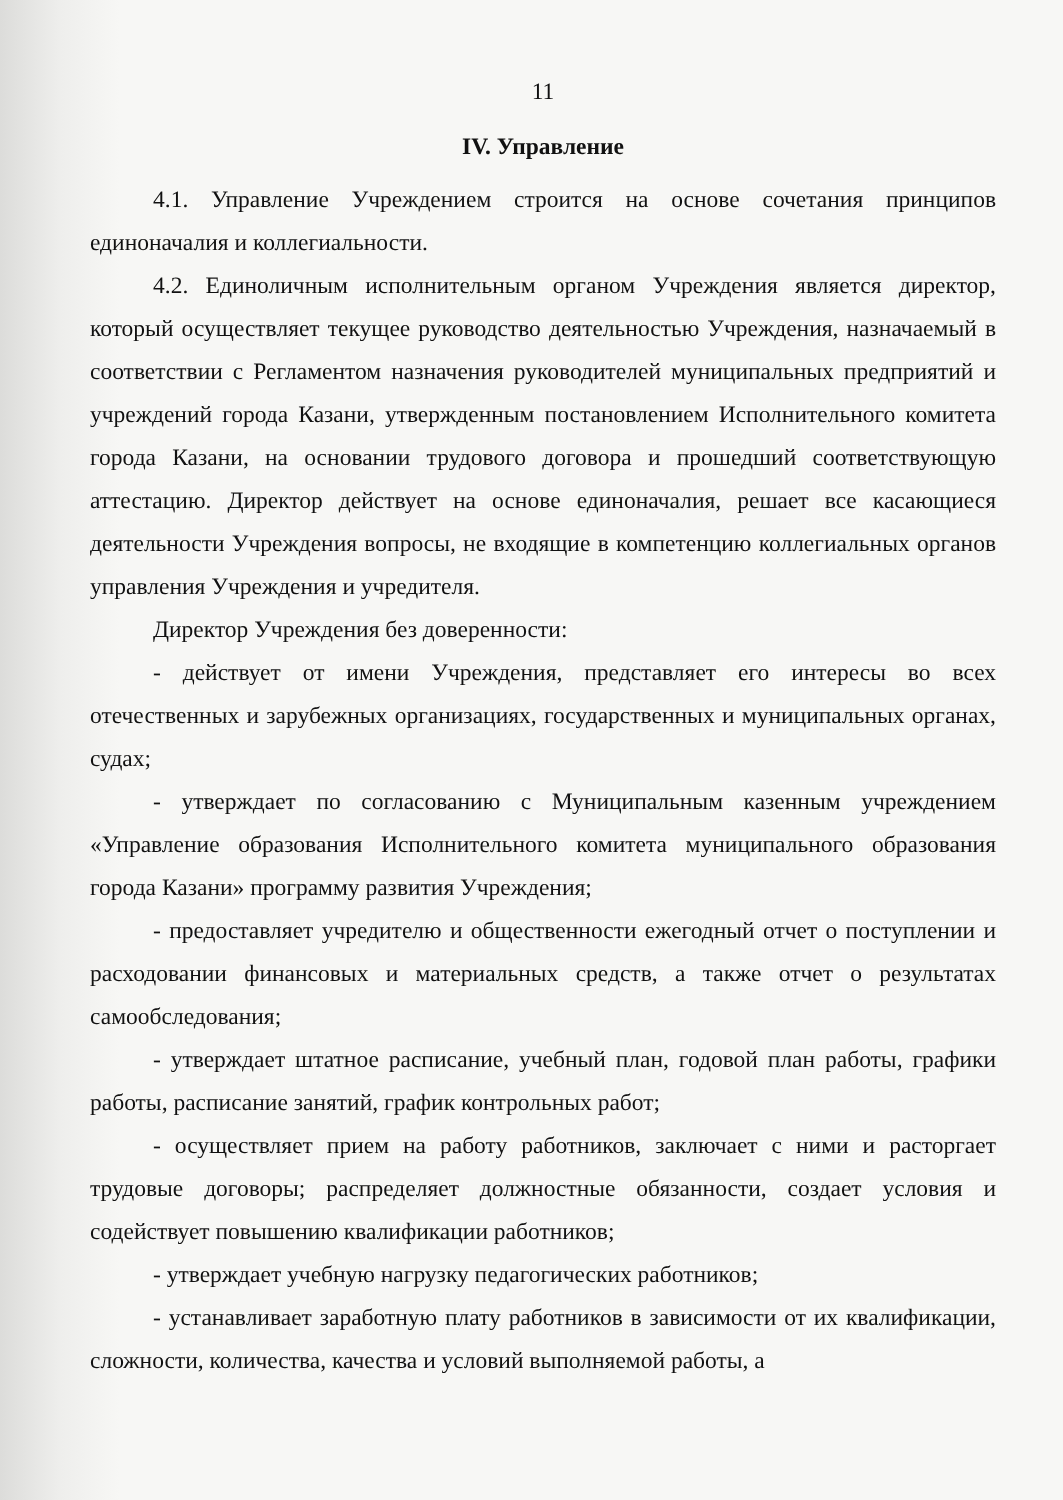11
IV. Управление
4.1. Управление Учреждением строится на основе сочетания принципов единоначалия и коллегиальности.
4.2. Единоличным исполнительным органом Учреждения является директор, который осуществляет текущее руководство деятельностью Учреждения, назначаемый в соответствии с Регламентом назначения руководителей муниципальных предприятий и учреждений города Казани, утвержденным постановлением Исполнительного комитета города Казани, на основании трудового договора и прошедший соответствующую аттестацию. Директор действует на основе единоначалия, решает все касающиеся деятельности Учреждения вопросы, не входящие в компетенцию коллегиальных органов управления Учреждения и учредителя.
Директор Учреждения без доверенности:
- действует от имени Учреждения, представляет его интересы во всех отечественных и зарубежных организациях, государственных и муниципальных органах, судах;
- утверждает по согласованию с Муниципальным казенным учреждением «Управление образования Исполнительного комитета муниципального образования города Казани» программу развития Учреждения;
- предоставляет учредителю и общественности ежегодный отчет о поступлении и расходовании финансовых и материальных средств, а также отчет о результатах самообследования;
- утверждает штатное расписание, учебный план, годовой план работы, графики работы, расписание занятий, график контрольных работ;
- осуществляет прием на работу работников, заключает с ними и расторгает трудовые договоры; распределяет должностные обязанности, создает условия и содействует повышению квалификации работников;
- утверждает учебную нагрузку педагогических работников;
- устанавливает заработную плату работников в зависимости от их квалификации, сложности, количества, качества и условий выполняемой работы, а